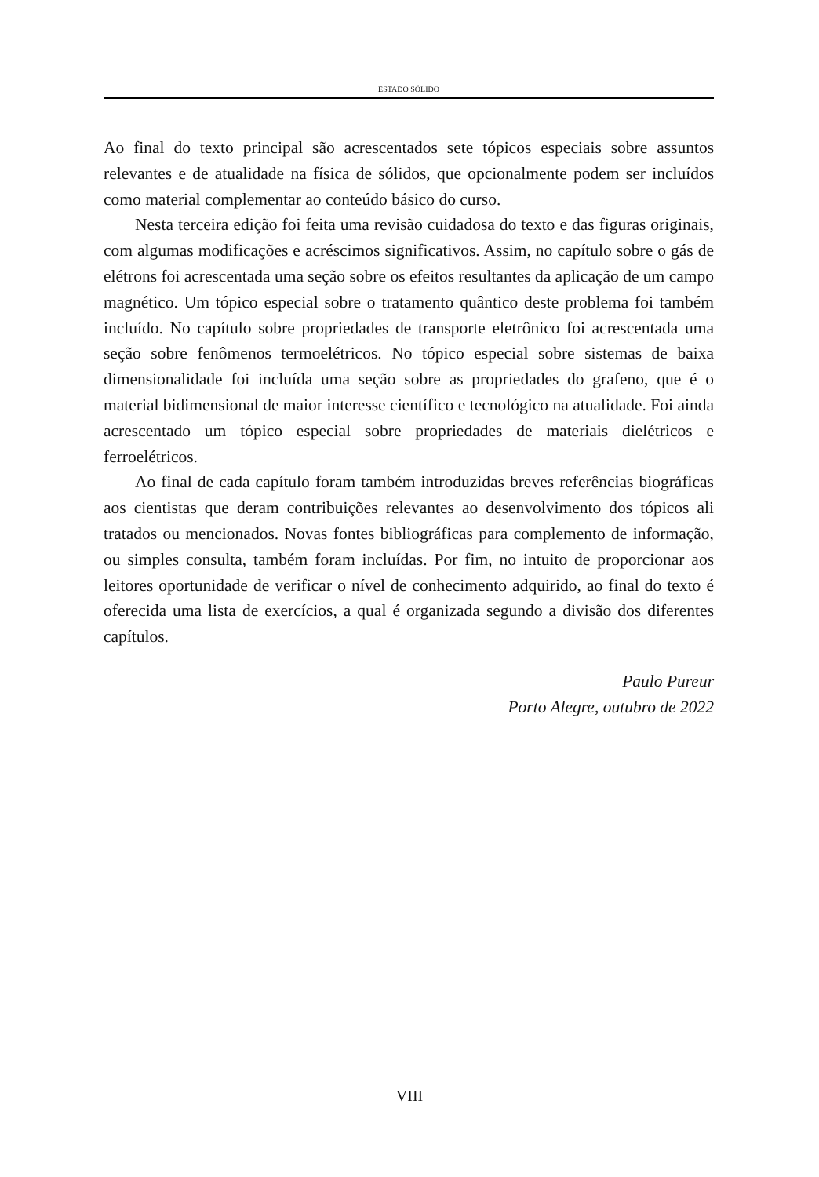ESTADO SÓLIDO
Ao final do texto principal são acrescentados sete tópicos especiais sobre assuntos relevantes e de atualidade na física de sólidos, que opcionalmente podem ser incluídos como material complementar ao conteúdo básico do curso.
Nesta terceira edição foi feita uma revisão cuidadosa do texto e das figuras originais, com algumas modificações e acréscimos significativos. Assim, no capítulo sobre o gás de elétrons foi acrescentada uma seção sobre os efeitos resultantes da aplicação de um campo magnético. Um tópico especial sobre o tratamento quântico deste problema foi também incluído. No capítulo sobre propriedades de transporte eletrônico foi acrescentada uma seção sobre fenômenos termoelétricos. No tópico especial sobre sistemas de baixa dimensionalidade foi incluída uma seção sobre as propriedades do grafeno, que é o material bidimensional de maior interesse científico e tecnológico na atualidade. Foi ainda acrescentado um tópico especial sobre propriedades de materiais dielétricos e ferroelétricos.
Ao final de cada capítulo foram também introduzidas breves referências biográficas aos cientistas que deram contribuições relevantes ao desenvolvimento dos tópicos ali tratados ou mencionados. Novas fontes bibliográficas para complemento de informação, ou simples consulta, também foram incluídas. Por fim, no intuito de proporcionar aos leitores oportunidade de verificar o nível de conhecimento adquirido, ao final do texto é oferecida uma lista de exercícios, a qual é organizada segundo a divisão dos diferentes capítulos.
Paulo Pureur
Porto Alegre, outubro de 2022
VIII